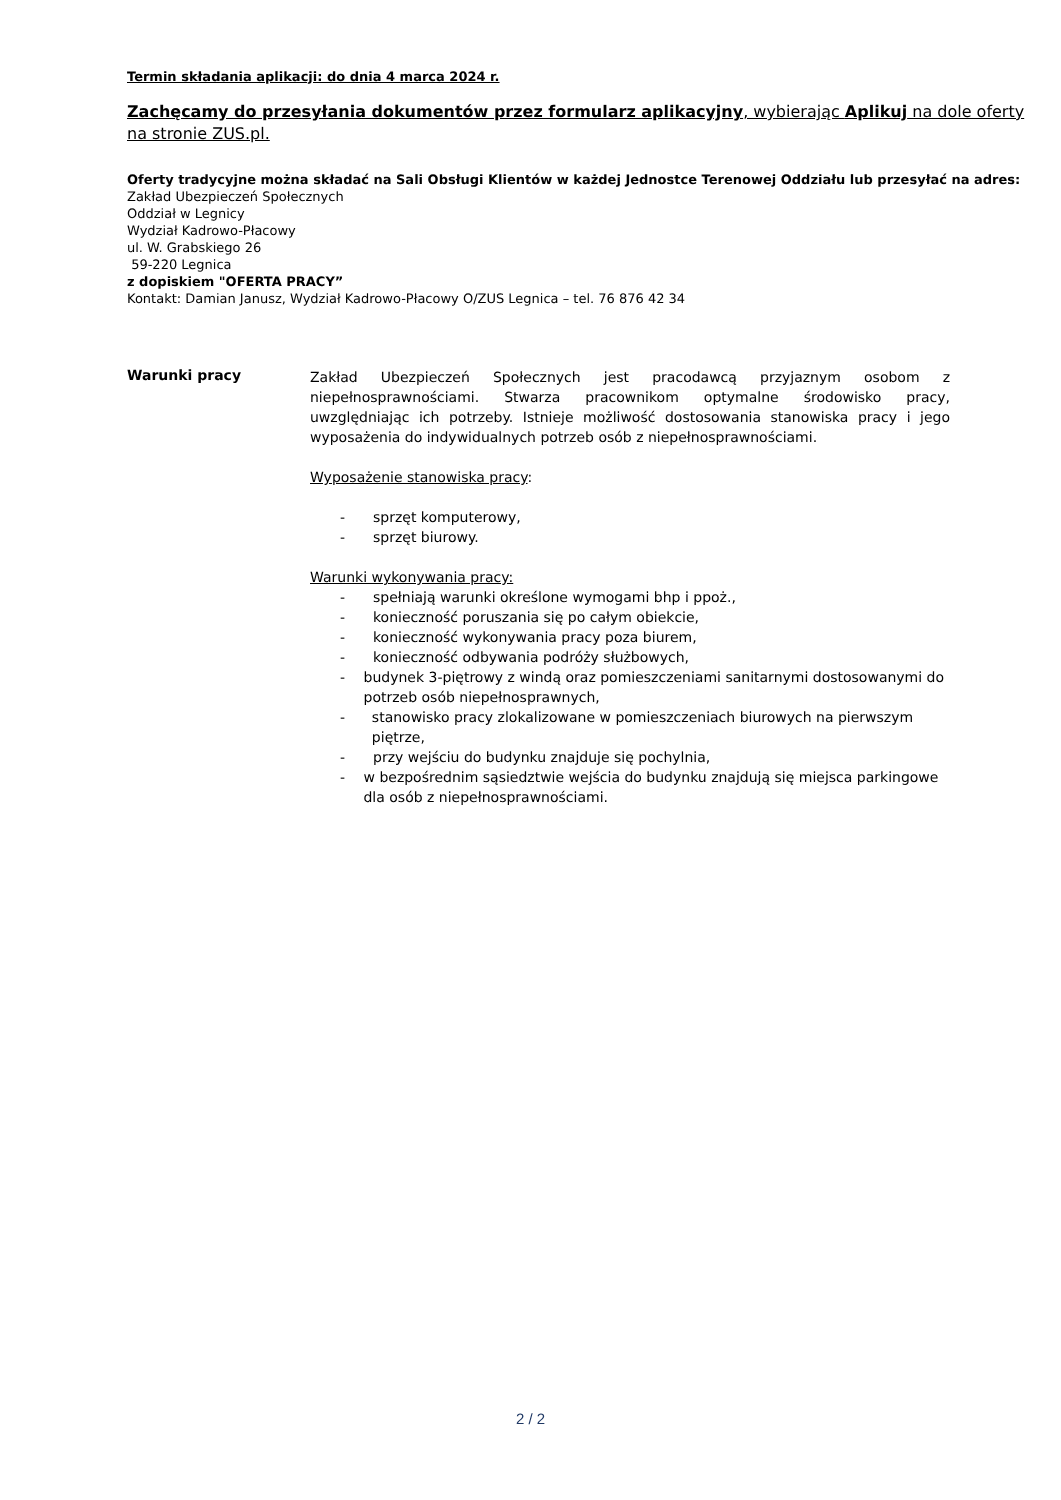Termin składania aplikacji: do dnia 4 marca 2024 r.
Zachęcamy do przesyłania dokumentów przez formularz aplikacyjny, wybierając Aplikuj na dole oferty na stronie ZUS.pl.
Oferty tradycyjne można składać na Sali Obsługi Klientów w każdej Jednostce Terenowej Oddziału lub przesyłać na adres:
Zakład Ubezpieczeń Społecznych
Oddział w Legnicy
Wydział Kadrowo-Płacowy
ul. W. Grabskiego 26
59-220 Legnica
z dopiskiem "OFERTA PRACY”
Kontakt: Damian Janusz, Wydział Kadrowo-Płacowy O/ZUS Legnica – tel. 76 876 42 34
Warunki pracy
Zakład Ubezpieczeń Społecznych jest pracodawcą przyjaznym osobom z niepełnosprawnościami. Stwarza pracownikom optymalne środowisko pracy, uwzględniając ich potrzeby. Istnieje możliwość dostosowania stanowiska pracy i jego wyposażenia do indywidualnych potrzeb osób z niepełnosprawnościami.
Wyposażenie stanowiska pracy:
- sprzęt komputerowy,
- sprzęt biurowy.
Warunki wykonywania pracy:
- spełniają warunki określone wymogami bhp i ppoż.,
- konieczność poruszania się po całym obiekcie,
- konieczność wykonywania pracy poza biurem,
- konieczność odbywania podróży służbowych,
- budynek 3-piętrowy z windą oraz pomieszczeniami sanitarnymi dostosowanymi do potrzeb osób niepełnosprawnych,
- stanowisko pracy zlokalizowane w pomieszczeniach biurowych na pierwszym piętrze,
- przy wejściu do budynku znajduje się pochylnia,
- w bezpośrednim sąsiedztwie wejścia do budynku znajdują się miejsca parkingowe dla osób z niepełnosprawnościami.
2 / 2